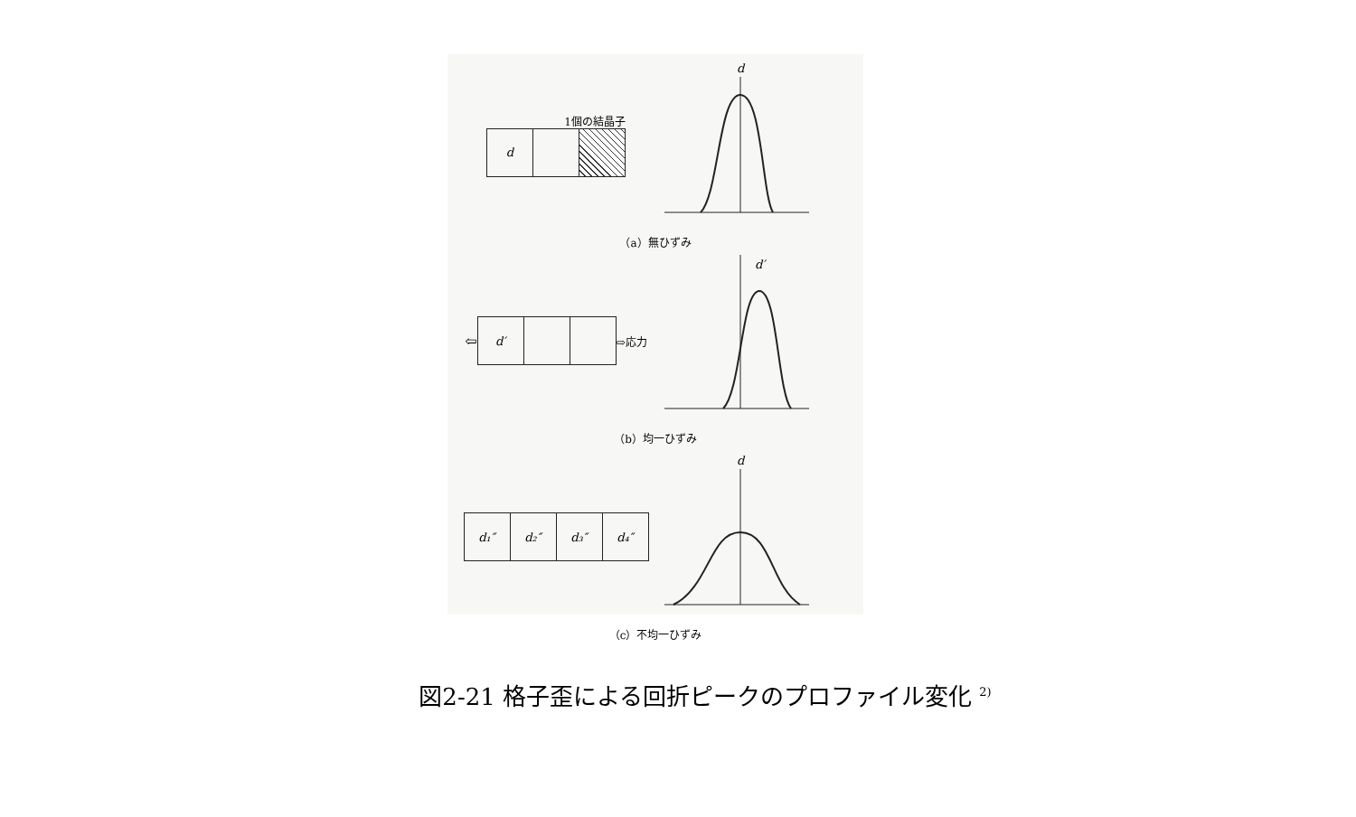1個の結晶子
d
d
（a）無ひずみ
⇦
d′
⇨応力
d′
（b）均一ひずみ
d₁″ d₂″ d₃″ d₄″
d
（c）不均一ひずみ
図2-21 格子歪による回折ピークのプロファイル変化 <sup>2)</sup>